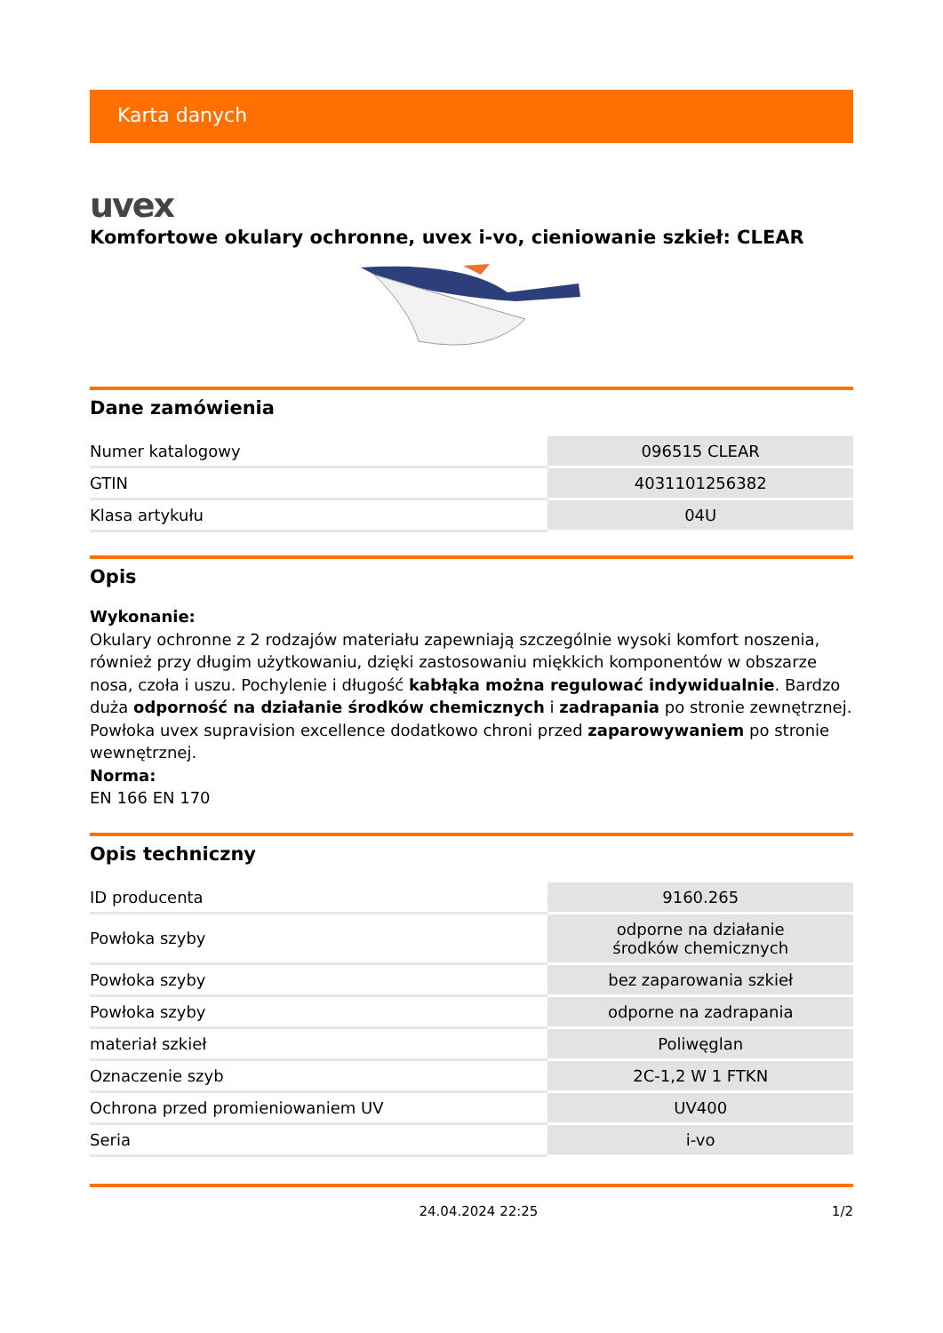Karta danych
uvex
Komfortowe okulary ochronne, uvex i-vo, cieniowanie szkieł: CLEAR
Dane zamówienia
| Numer katalogowy | 096515 CLEAR |
| GTIN | 4031101256382 |
| Klasa artykułu | 04U |
Opis
Wykonanie:
Okulary ochronne z 2 rodzajów materiału zapewniają szczególnie wysoki komfort noszenia, również przy długim użytkowaniu, dzięki zastosowaniu miękkich komponentów w obszarze nosa, czoła i uszu. Pochylenie i długość kabłąka można regulować indywidualnie. Bardzo duża odporność na działanie środków chemicznych i zadrapania po stronie zewnętrznej. Powłoka uvex supravision excellence dodatkowo chroni przed zaparowywaniem po stronie wewnętrznej.
Norma:
EN 166 EN 170
Opis techniczny
| ID producenta | 9160.265 |
| Powłoka szyby | odporne na działanie środków chemicznych |
| Powłoka szyby | bez zaparowania szkieł |
| Powłoka szyby | odporne na zadrapania |
| materiał szkieł | Poliwęglan |
| Oznaczenie szyb | 2C-1,2 W 1 FTKN |
| Ochrona przed promieniowaniem UV | UV400 |
| Seria | i-vo |
24.04.2024 22:25 1/2